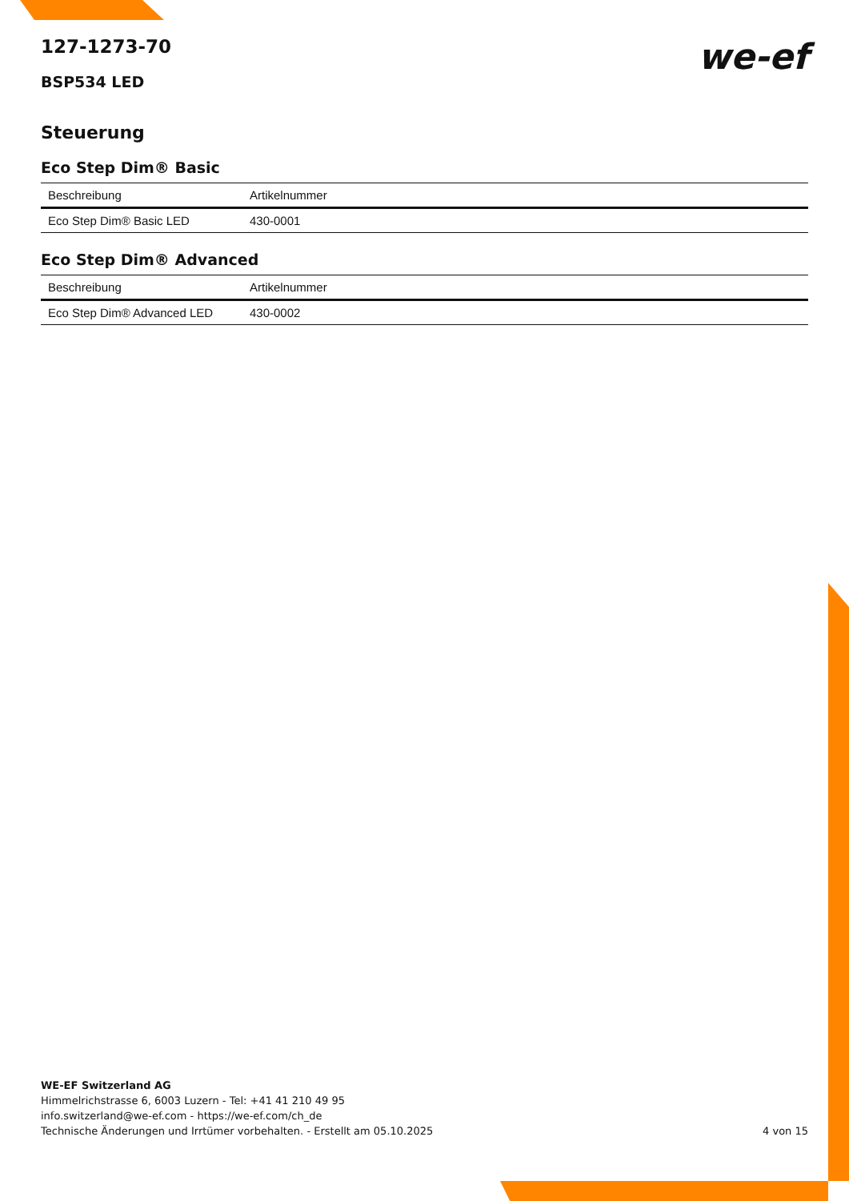we-ef
127-1273-70
BSP534 LED
Steuerung
Eco Step Dim® Basic
| Beschreibung | Artikelnummer |
| --- | --- |
| Eco Step Dim® Basic LED | 430-0001 |
Eco Step Dim® Advanced
| Beschreibung | Artikelnummer |
| --- | --- |
| Eco Step Dim® Advanced LED | 430-0002 |
WE-EF Switzerland AG
Himmelrichstrasse 6, 6003 Luzern - Tel: +41 41 210 49 95
info.switzerland@we-ef.com - https://we-ef.com/ch_de
Technische Änderungen und Irrtümer vorbehalten. - Erstellt am 05.10.2025 4 von 15